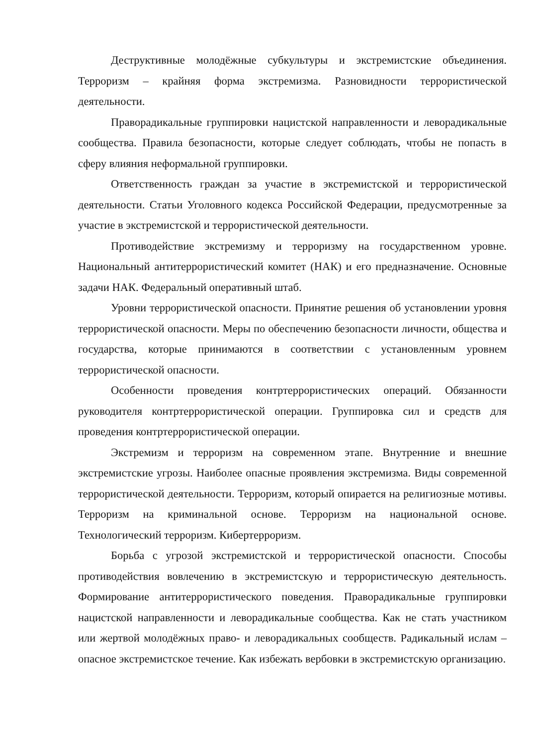Деструктивные молодёжные субкультуры и экстремистские объединения. Терроризм – крайняя форма экстремизма. Разновидности террористической деятельности.
Праворадикальные группировки нацистской направленности и леворадикальные сообщества. Правила безопасности, которые следует соблюдать, чтобы не попасть в сферу влияния неформальной группировки.
Ответственность граждан за участие в экстремистской и террористической деятельности. Статьи Уголовного кодекса Российской Федерации, предусмотренные за участие в экстремистской и террористической деятельности.
Противодействие экстремизму и терроризму на государственном уровне. Национальный антитеррористический комитет (НАК) и его предназначение. Основные задачи НАК. Федеральный оперативный штаб.
Уровни террористической опасности. Принятие решения об установлении уровня террористической опасности. Меры по обеспечению безопасности личности, общества и государства, которые принимаются в соответствии с установленным уровнем террористической опасности.
Особенности проведения контртеррористических операций. Обязанности руководителя контртеррористической операции. Группировка сил и средств для проведения контртеррористической операции.
Экстремизм и терроризм на современном этапе. Внутренние и внешние экстремистские угрозы. Наиболее опасные проявления экстремизма. Виды современной террористической деятельности. Терроризм, который опирается на религиозные мотивы. Терроризм на криминальной основе. Терроризм на национальной основе. Технологический терроризм. Кибертерроризм.
Борьба с угрозой экстремистской и террористической опасности. Способы противодействия вовлечению в экстремистскую и террористическую деятельность. Формирование антитеррористического поведения. Праворадикальные группировки нацистской направленности и леворадикальные сообщества. Как не стать участником или жертвой молодёжных право- и леворадикальных сообществ. Радикальный ислам – опасное экстремистское течение. Как избежать вербовки в экстремистскую организацию.